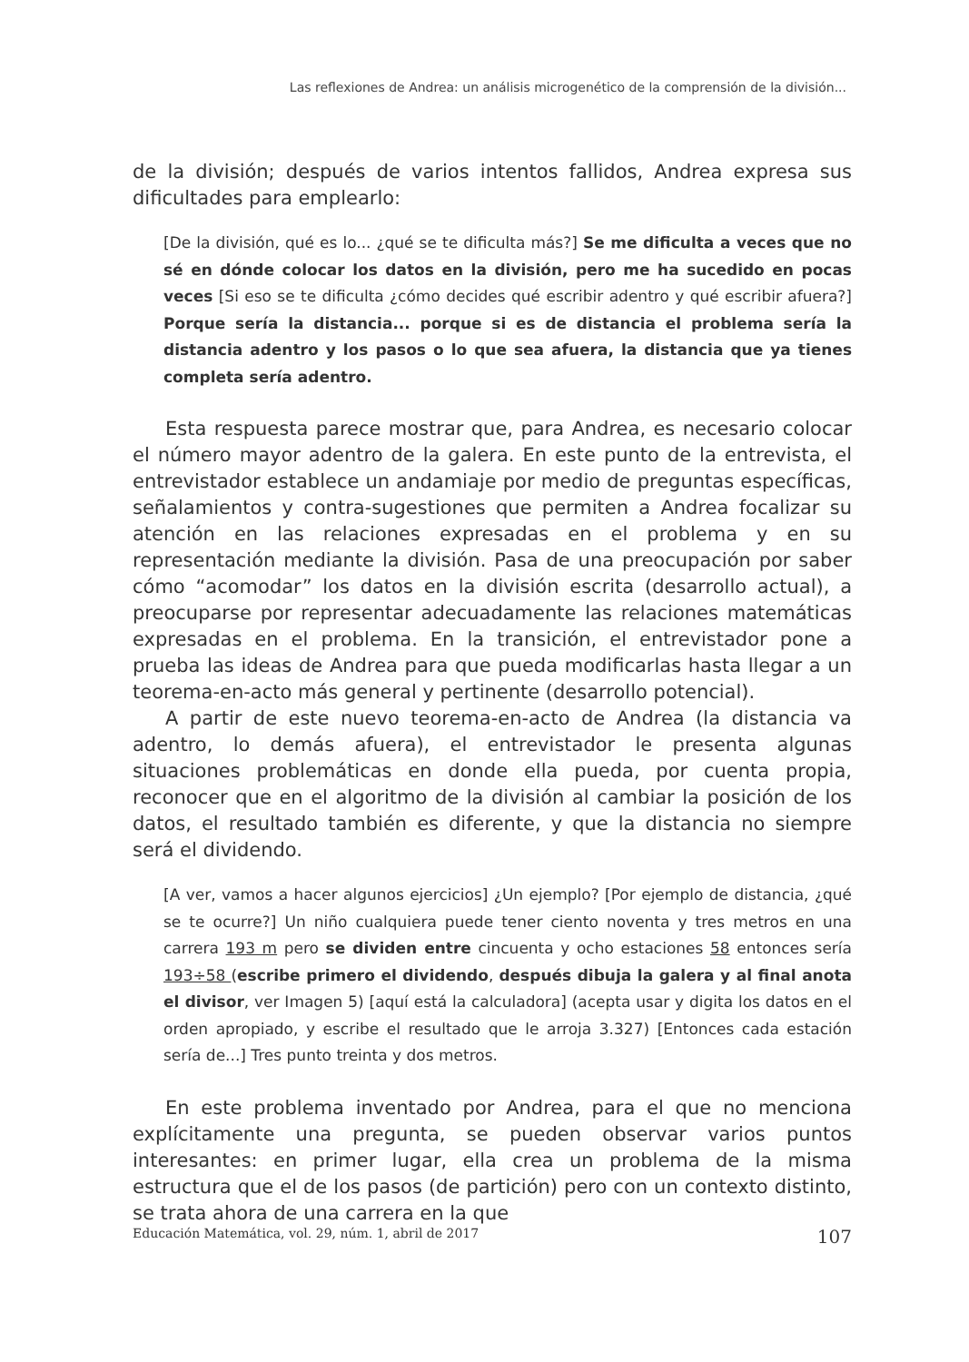Las reflexiones de Andrea: un análisis microgenético de la comprensión de la división...
de la división; después de varios intentos fallidos, Andrea expresa sus dificultades para emplearlo:
[De la división, qué es lo... ¿qué se te dificulta más?] Se me dificulta a veces que no sé en dónde colocar los datos en la división, pero me ha sucedido en pocas veces [Si eso se te dificulta ¿cómo decides qué escribir adentro y qué escribir afuera?] Porque sería la distancia... porque si es de distancia el problema sería la distancia adentro y los pasos o lo que sea afuera, la distancia que ya tienes completa sería adentro.
Esta respuesta parece mostrar que, para Andrea, es necesario colocar el número mayor adentro de la galera. En este punto de la entrevista, el entrevistador establece un andamiaje por medio de preguntas específicas, señalamientos y contra-sugestiones que permiten a Andrea focalizar su atención en las relaciones expresadas en el problema y en su representación mediante la división. Pasa de una preocupación por saber cómo “acomodar” los datos en la división escrita (desarrollo actual), a preocuparse por representar adecuadamente las relaciones matemáticas expresadas en el problema. En la transición, el entrevistador pone a prueba las ideas de Andrea para que pueda modificarlas hasta llegar a un teorema-en-acto más general y pertinente (desarrollo potencial).
A partir de este nuevo teorema-en-acto de Andrea (la distancia va adentro, lo demás afuera), el entrevistador le presenta algunas situaciones problemáticas en donde ella pueda, por cuenta propia, reconocer que en el algoritmo de la división al cambiar la posición de los datos, el resultado también es diferente, y que la distancia no siempre será el dividendo.
[A ver, vamos a hacer algunos ejercicios] ¿Un ejemplo? [Por ejemplo de distancia, ¿qué se te ocurre?] Un niño cualquiera puede tener ciento noventa y tres metros en una carrera 193 m pero se dividen entre cincuenta y ocho estaciones 58 entonces sería 193÷58 (escribe primero el dividendo, después dibuja la galera y al final anota el divisor, ver Imagen 5) [aquí está la calculadora] (acepta usar y digita los datos en el orden apropiado, y escribe el resultado que le arroja 3.327) [Entonces cada estación sería de...] Tres punto treinta y dos metros.
En este problema inventado por Andrea, para el que no menciona explícitamente una pregunta, se pueden observar varios puntos interesantes: en primer lugar, ella crea un problema de la misma estructura que el de los pasos (de partición) pero con un contexto distinto, se trata ahora de una carrera en la que
Educación Matemática, vol. 29, núm. 1, abril de 2017 107